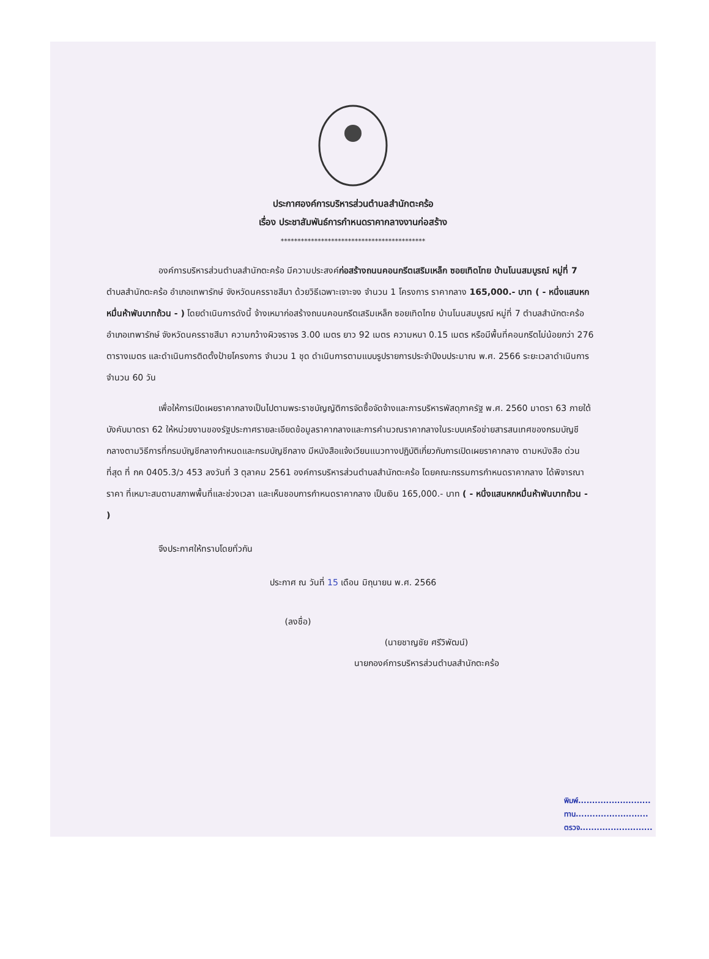ประกาศองค์การบริหารส่วนตำบลสำนักตะคร้อ
เรื่อง ประชาสัมพันธ์การกำหนดราคากลางงานก่อสร้าง
*******************************************
องค์การบริหารส่วนตำบลสำนักตะคร้อ มีความประสงค์ก่อสร้างถนนคอนกรีตเสริมเหล็ก ซอยเทิดไทย บ้านโนนสมบูรณ์ หมู่ที่ 7 ตำบลสำนักตะคร้อ อำเภอเทพารักษ์ จังหวัดนครราชสีมา ด้วยวิธีเฉพาะเจาะจง จำนวน 1 โครงการ ราคากลาง 165,000.- บาท ( - หนึ่งแสนหกหมื่นห้าพันบาทถ้วน - ) โดยดำเนินการดังนี้ จ้างเหมาก่อสร้างถนนคอนกรีตเสริมเหล็ก ซอยเทิดไทย บ้านโนนสมบูรณ์ หมู่ที่ 7 ตำบลสำนักตะคร้อ อำเภอเทพารักษ์ จังหวัดนครราชสีมา ความกว้างผิวจราจร 3.00 เมตร ยาว 92 เมตร ความหนา 0.15 เมตร หรือมีพื้นที่คอนกรีตไม่น้อยกว่า 276 ตารางเมตร และดำเนินการติดตั้งป้ายโครงการ จำนวน 1 ชุด ดำเนินการตามแบบรูปรายการประจำปีงบประมาณ พ.ศ. 2566 ระยะเวลาดำเนินการ จำนวน 60 วัน
เพื่อให้การเปิดเผยราคากลางเป็นไปตามพระราชบัญญัติการจัดซื้อจัดจ้างและการบริหารพัสดุภาครัฐ พ.ศ. 2560 มาตรา 63 ภายใต้บังคับมาตรา 62 ให้หน่วยงานของรัฐประกาศรายละเอียดข้อมูลราคากลางและการคำนวณราคากลางในระบบเครือข่ายสารสนเทศของกรมบัญชีกลางตามวิธีการที่กรมบัญชีกลางกำหนดและกรมบัญชีกลาง มีหนังสือแจ้งเวียนแนวทางปฏิบัติเกี่ยวกับการเปิดเผยราคากลาง ตามหนังสือ ด่วนที่สุด ที่ กค 0405.3/ว 453 ลงวันที่ 3 ตุลาคม 2561 องค์การบริหารส่วนตำบลสำนักตะคร้อ โดยคณะกรรมการกำหนดราคากลาง ได้พิจารณาราคา ที่เหมาะสมตามสภาพพื้นที่และช่วงเวลา และเห็นชอบการกำหนดราคากลาง เป็นเงิน 165,000.- บาท ( - หนึ่งแสนหกหมื่นห้าพันบาทถ้วน - )
จึงประกาศให้ทราบโดยทั่วกัน
ประกาศ ณ วันที่ 15 เดือน มิถุนายน พ.ศ. 2566
(ลงชื่อ)
(นายชาญชัย ศรีวิพัฒน์)
นายกองค์การบริหารส่วนตำบลสำนักตะคร้อ
พิมพ์..........................
ทาน..........................
ตรวจ..........................